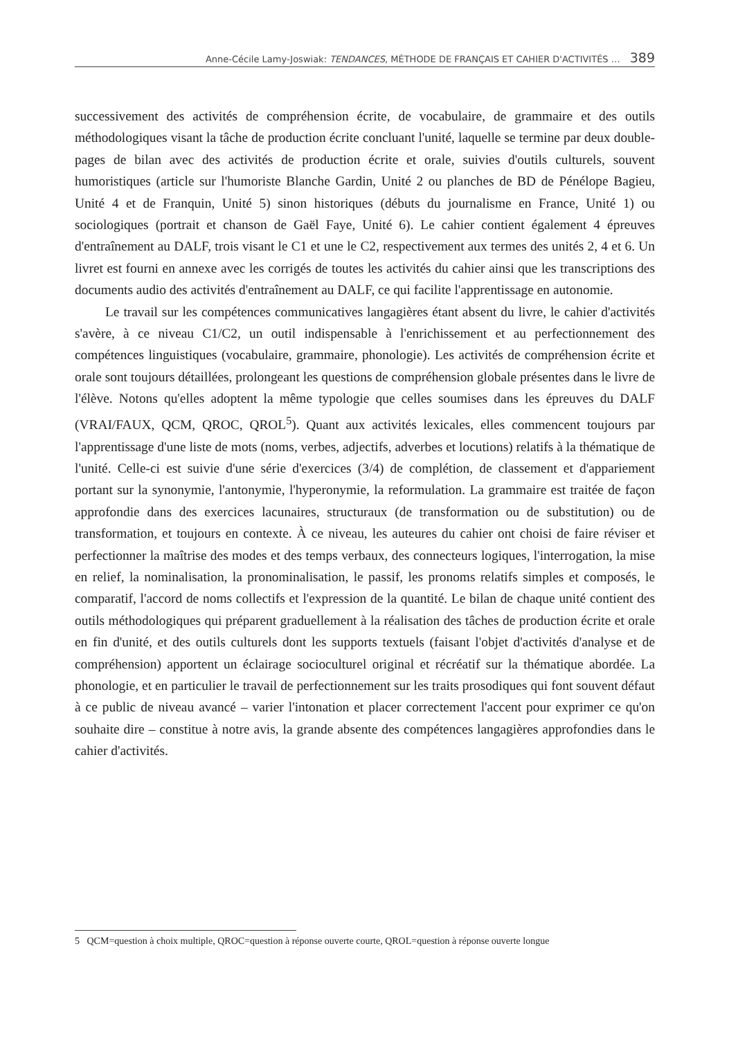Anne-Cécile Lamy-Joswiak: TENDANCES, MÉTHODE DE FRANÇAIS ET CAHIER D'ACTIVITÉS … 389
successivement des activités de compréhension écrite, de vocabulaire, de grammaire et des outils méthodologiques visant la tâche de production écrite concluant l'unité, laquelle se termine par deux double-pages de bilan avec des activités de production écrite et orale, suivies d'outils culturels, souvent humoristiques (article sur l'humoriste Blanche Gardin, Unité 2 ou planches de BD de Pénélope Bagieu, Unité 4 et de Franquin, Unité 5) sinon historiques (débuts du journalisme en France, Unité 1) ou sociologiques (portrait et chanson de Gaël Faye, Unité 6). Le cahier contient également 4 épreuves d'entraînement au DALF, trois visant le C1 et une le C2, respectivement aux termes des unités 2, 4 et 6. Un livret est fourni en annexe avec les corrigés de toutes les activités du cahier ainsi que les transcriptions des documents audio des activités d'entraînement au DALF, ce qui facilite l'apprentissage en autonomie.
Le travail sur les compétences communicatives langagières étant absent du livre, le cahier d'activités s'avère, à ce niveau C1/C2, un outil indispensable à l'enrichissement et au perfectionnement des compétences linguistiques (vocabulaire, grammaire, phonologie). Les activités de compréhension écrite et orale sont toujours détaillées, prolongeant les questions de compréhension globale présentes dans le livre de l'élève. Notons qu'elles adoptent la même typologie que celles soumises dans les épreuves du DALF (VRAI/FAUX, QCM, QROC, QROL<sup>5</sup>). Quant aux activités lexicales, elles commencent toujours par l'apprentissage d'une liste de mots (noms, verbes, adjectifs, adverbes et locutions) relatifs à la thématique de l'unité. Celle-ci est suivie d'une série d'exercices (3/4) de complétion, de classement et d'appariement portant sur la synonymie, l'antonymie, l'hyperonymie, la reformulation. La grammaire est traitée de façon approfondie dans des exercices lacunaires, structuraux (de transformation ou de substitution) ou de transformation, et toujours en contexte. À ce niveau, les auteures du cahier ont choisi de faire réviser et perfectionner la maîtrise des modes et des temps verbaux, des connecteurs logiques, l'interrogation, la mise en relief, la nominalisation, la pronominalisation, le passif, les pronoms relatifs simples et composés, le comparatif, l'accord de noms collectifs et l'expression de la quantité. Le bilan de chaque unité contient des outils méthodologiques qui préparent graduellement à la réalisation des tâches de production écrite et orale en fin d'unité, et des outils culturels dont les supports textuels (faisant l'objet d'activités d'analyse et de compréhension) apportent un éclairage socioculturel original et récréatif sur la thématique abordée. La phonologie, et en particulier le travail de perfectionnement sur les traits prosodiques qui font souvent défaut à ce public de niveau avancé – varier l'intonation et placer correctement l'accent pour exprimer ce qu'on souhaite dire – constitue à notre avis, la grande absente des compétences langagières approfondies dans le cahier d'activités.
5 QCM=question à choix multiple, QROC=question à réponse ouverte courte, QROL=question à réponse ouverte longue